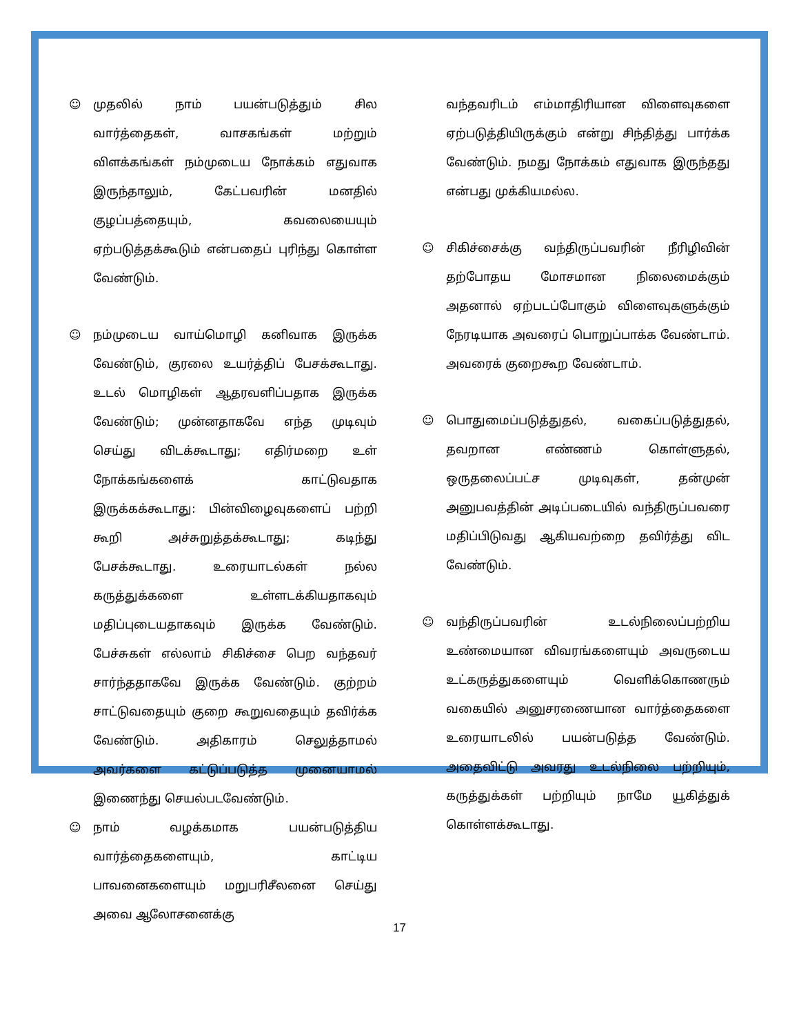☺ முதலில் நாம் பயன்படுத்தும் சில வார்த்தைகள், வாசகங்கள் மற்றும் விளக்கங்கள் நம்முடைய நோக்கம் எதுவாக இருந்தாலும், கேட்பவரின் மனதில் குழப்பத்தையும், கவலையையும் ஏற்படுத்தக்கூடும் என்பதைப் புரிந்து கொள்ள வேண்டும்.
☺ நம்முடைய வாய்மொழி கனிவாக இருக்க வேண்டும், குரலை உயர்த்திப் பேசக்கூடாது. உடல் மொழிகள் ஆதரவளிப்பதாக இருக்க வேண்டும்; முன்னதாகவே எந்த முடிவும் செய்து விடக்கூடாது; எதிர்மறை உள் நோக்கங்களைக் காட்டுவதாக இருக்கக்கூடாது: பின்விழைவுகளைப் பற்றி கூறி அச்சுறுத்தக்கூடாது; கடிந்து பேசக்கூடாது. உரையாடல்கள் நல்ல கருத்துக்களை உள்ளடக்கியதாகவும் மதிப்புடையதாகவும் இருக்க வேண்டும். பேச்சுகள் எல்லாம் சிகிச்சை பெற வந்தவர் சார்ந்ததாகவே இருக்க வேண்டும். குற்றம் சாட்டுவதையும் குறை கூறுவதையும் தவிர்க்க வேண்டும். அதிகாரம் செலுத்தாமல் அவர்களை கட்டுப்படுத்த முனையாமல் இணைந்து செயல்படவேண்டும்.
☺ நாம் வழக்கமாக பயன்படுத்திய வார்த்தைகளையும், காட்டிய பாவனைகளையும் மறுபரிசீலனை செய்து அவை ஆலோசனைக்கு
வந்தவரிடம் எம்மாதிரியான விளைவுகளை ஏற்படுத்தியிருக்கும் என்று சிந்தித்து பார்க்க வேண்டும். நமது நோக்கம் எதுவாக இருந்தது என்பது முக்கியமல்ல.
☺ சிகிச்சைக்கு வந்திருப்பவரின் நீரிழிவின் தற்போதய மோசமான நிலைமைக்கும் அதனால் ஏற்படப்போகும் விளைவுகளுக்கும் நேரடியாக அவரைப் பொறுப்பாக்க வேண்டாம். அவரைக் குறைகூற வேண்டாம்.
☺ பொதுமைப்படுத்துதல், வகைப்படுத்துதல், தவறான எண்ணம் கொள்ளுதல், ஒருதலைப்பட்ச முடிவுகள், தன்முன் அனுபவத்தின் அடிப்படையில் வந்திருப்பவரை மதிப்பிடுவது ஆகியவற்றை தவிர்த்து விட வேண்டும்.
☺ வந்திருப்பவரின் உடல்நிலைப்பற்றிய உண்மையான விவரங்களையும் அவருடைய உட்கருத்துகளையும் வெளிக்கொணரும் வகையில் அனுசரணையான வார்த்தைகளை உரையாடலில் பயன்படுத்த வேண்டும். அதைவிட்டு அவரது உடல்நிலை பற்றியும், கருத்துக்கள் பற்றியும் நாமே யூகித்துக் கொள்ளக்கூடாது.
17